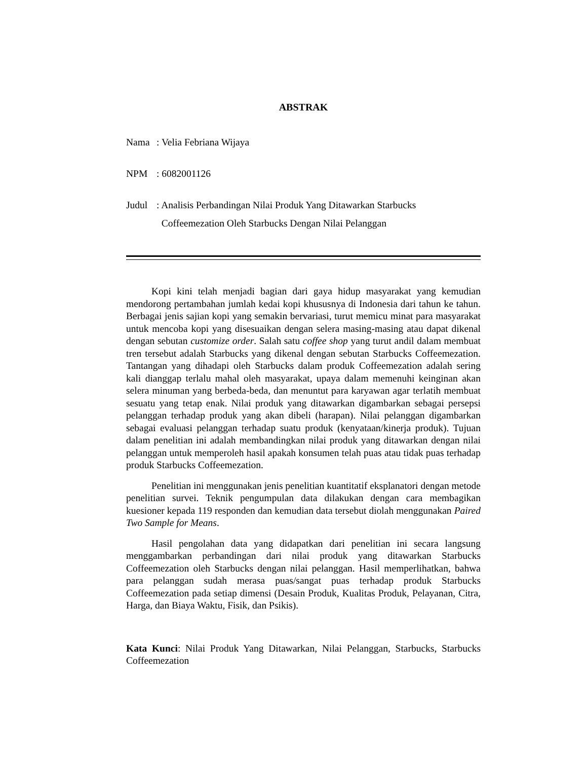ABSTRAK
Nama : Velia Febriana Wijaya
NPM : 6082001126
Judul : Analisis Perbandingan Nilai Produk Yang Ditawarkan Starbucks
Coffeemezation Oleh Starbucks Dengan Nilai Pelanggan
Kopi kini telah menjadi bagian dari gaya hidup masyarakat yang kemudian mendorong pertambahan jumlah kedai kopi khususnya di Indonesia dari tahun ke tahun. Berbagai jenis sajian kopi yang semakin bervariasi, turut memicu minat para masyarakat untuk mencoba kopi yang disesuaikan dengan selera masing-masing atau dapat dikenal dengan sebutan customize order. Salah satu coffee shop yang turut andil dalam membuat tren tersebut adalah Starbucks yang dikenal dengan sebutan Starbucks Coffeemezation. Tantangan yang dihadapi oleh Starbucks dalam produk Coffeemezation adalah sering kali dianggap terlalu mahal oleh masyarakat, upaya dalam memenuhi keinginan akan selera minuman yang berbeda-beda, dan menuntut para karyawan agar terlatih membuat sesuatu yang tetap enak. Nilai produk yang ditawarkan digambarkan sebagai persepsi pelanggan terhadap produk yang akan dibeli (harapan). Nilai pelanggan digambarkan sebagai evaluasi pelanggan terhadap suatu produk (kenyataan/kinerja produk). Tujuan dalam penelitian ini adalah membandingkan nilai produk yang ditawarkan dengan nilai pelanggan untuk memperoleh hasil apakah konsumen telah puas atau tidak puas terhadap produk Starbucks Coffeemezation.
Penelitian ini menggunakan jenis penelitian kuantitatif eksplanatori dengan metode penelitian survei. Teknik pengumpulan data dilakukan dengan cara membagikan kuesioner kepada 119 responden dan kemudian data tersebut diolah menggunakan Paired Two Sample for Means.
Hasil pengolahan data yang didapatkan dari penelitian ini secara langsung menggambarkan perbandingan dari nilai produk yang ditawarkan Starbucks Coffeemezation oleh Starbucks dengan nilai pelanggan. Hasil memperlihatkan, bahwa para pelanggan sudah merasa puas/sangat puas terhadap produk Starbucks Coffeemezation pada setiap dimensi (Desain Produk, Kualitas Produk, Pelayanan, Citra, Harga, dan Biaya Waktu, Fisik, dan Psikis).
Kata Kunci: Nilai Produk Yang Ditawarkan, Nilai Pelanggan, Starbucks, Starbucks Coffeemezation